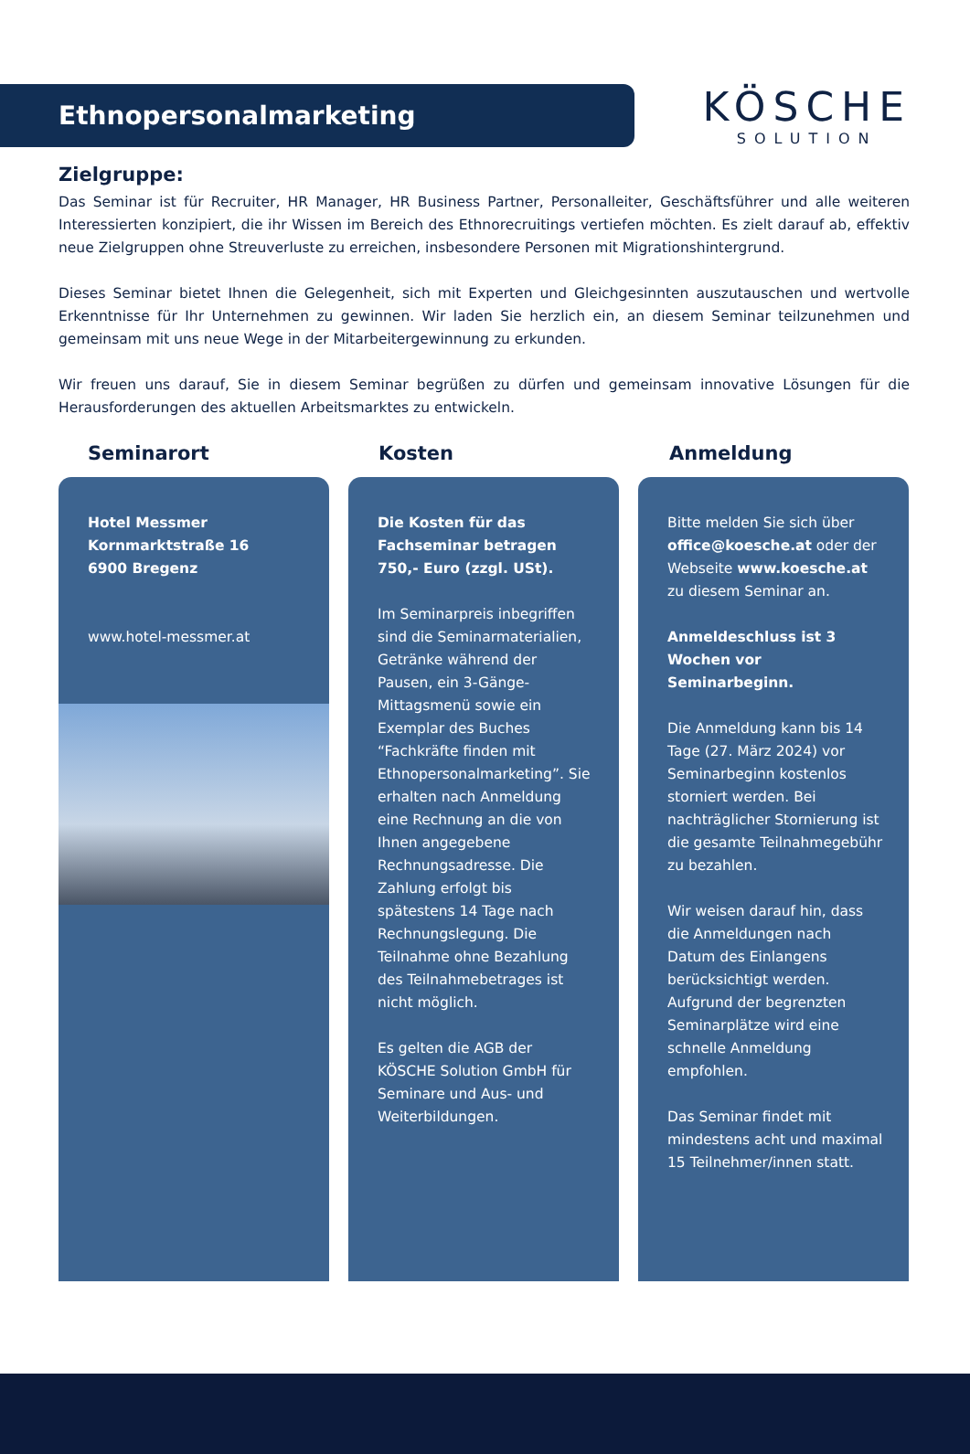Ethnopersonalmarketing
KÖSCHE
SOLUTION
Zielgruppe:
Das Seminar ist für Recruiter, HR Manager, HR Business Partner, Personalleiter, Geschäftsführer und alle weiteren Interessierten konzipiert, die ihr Wissen im Bereich des Ethnorecruitings vertiefen möchten. Es zielt darauf ab, effektiv neue Zielgruppen ohne Streuverluste zu erreichen, insbesondere Personen mit Migrationshintergrund.
Dieses Seminar bietet Ihnen die Gelegenheit, sich mit Experten und Gleichgesinnten auszutauschen und wertvolle Erkenntnisse für Ihr Unternehmen zu gewinnen. Wir laden Sie herzlich ein, an diesem Seminar teilzunehmen und gemeinsam mit uns neue Wege in der Mitarbeitergewinnung zu erkunden.
Wir freuen uns darauf, Sie in diesem Seminar begrüßen zu dürfen und gemeinsam innovative Lösungen für die Herausforderungen des aktuellen Arbeitsmarktes zu entwickeln.
Seminarort Kosten Anmeldung
Hotel Messmer
Kornmarktstraße 16
6900 Bregenz
www.hotel-messmer.at
Die Kosten für das Fachseminar betragen 750,- Euro (zzgl. USt).
Im Seminarpreis inbegriffen sind die Seminarmaterialien, Getränke während der Pausen, ein 3-Gänge-Mittagsmenü sowie ein Exemplar des Buches “Fachkräfte finden mit Ethnopersonalmarketing”. Sie erhalten nach Anmeldung eine Rechnung an die von Ihnen angegebene Rechnungsadresse. Die Zahlung erfolgt bis spätestens 14 Tage nach Rechnungslegung. Die Teilnahme ohne Bezahlung des Teilnahmebetrages ist nicht möglich.
Es gelten die AGB der KÖSCHE Solution GmbH für Seminare und Aus- und Weiterbildungen.
Bitte melden Sie sich über office@koesche.at oder der Webseite www.koesche.at zu diesem Seminar an.
Anmeldeschluss ist 3 Wochen vor Seminarbeginn.
Die Anmeldung kann bis 14 Tage (27. März 2024) vor Seminarbeginn kostenlos storniert werden. Bei nachträglicher Stornierung ist die gesamte Teilnahmegebühr zu bezahlen.
Wir weisen darauf hin, dass die Anmeldungen nach Datum des Einlangens berücksichtigt werden. Aufgrund der begrenzten Seminarplätze wird eine schnelle Anmeldung empfohlen.
Das Seminar findet mit mindestens acht und maximal 15 Teilnehmer/innen statt.